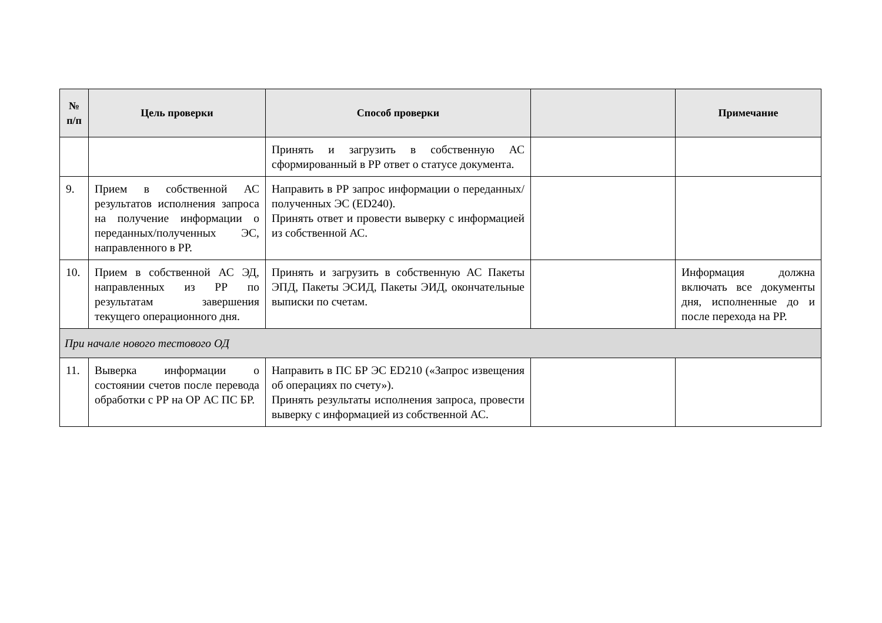| № п/п | Цель проверки | Способ проверки | | Примечание |
| --- | --- | --- | --- | --- |
| | | Принять и загрузить в собственную АС сформированный в РР ответ о статусе документа. | | |
| 9. | Прием в собственной АС результатов исполнения запроса на получение информации о переданных/полученных ЭС, направленного в РР. | Направить в РР запрос информации о переданных/полученных ЭС (ED240). Принять ответ и провести выверку с информацией из собственной АС. | | |
| 10. | Прием в собственной АС ЭД, направленных из РР по результатам завершения текущего операционного дня. | Принять и загрузить в собственную АС Пакеты ЭПД, Пакеты ЭСИД, Пакеты ЭИД, окончательные выписки по счетам. | | Информация должна включать все документы дня, исполненные до и после перехода на РР. |
| При начале нового тестового ОД | | | | |
| 11. | Выверка информации о состоянии счетов после перевода обработки с РР на ОР АС ПС БР. | Направить в ПС БР ЭС ED210 («Запрос извещения об операциях по счету»). Принять результаты исполнения запроса, провести выверку с информацией из собственной АС. | | |